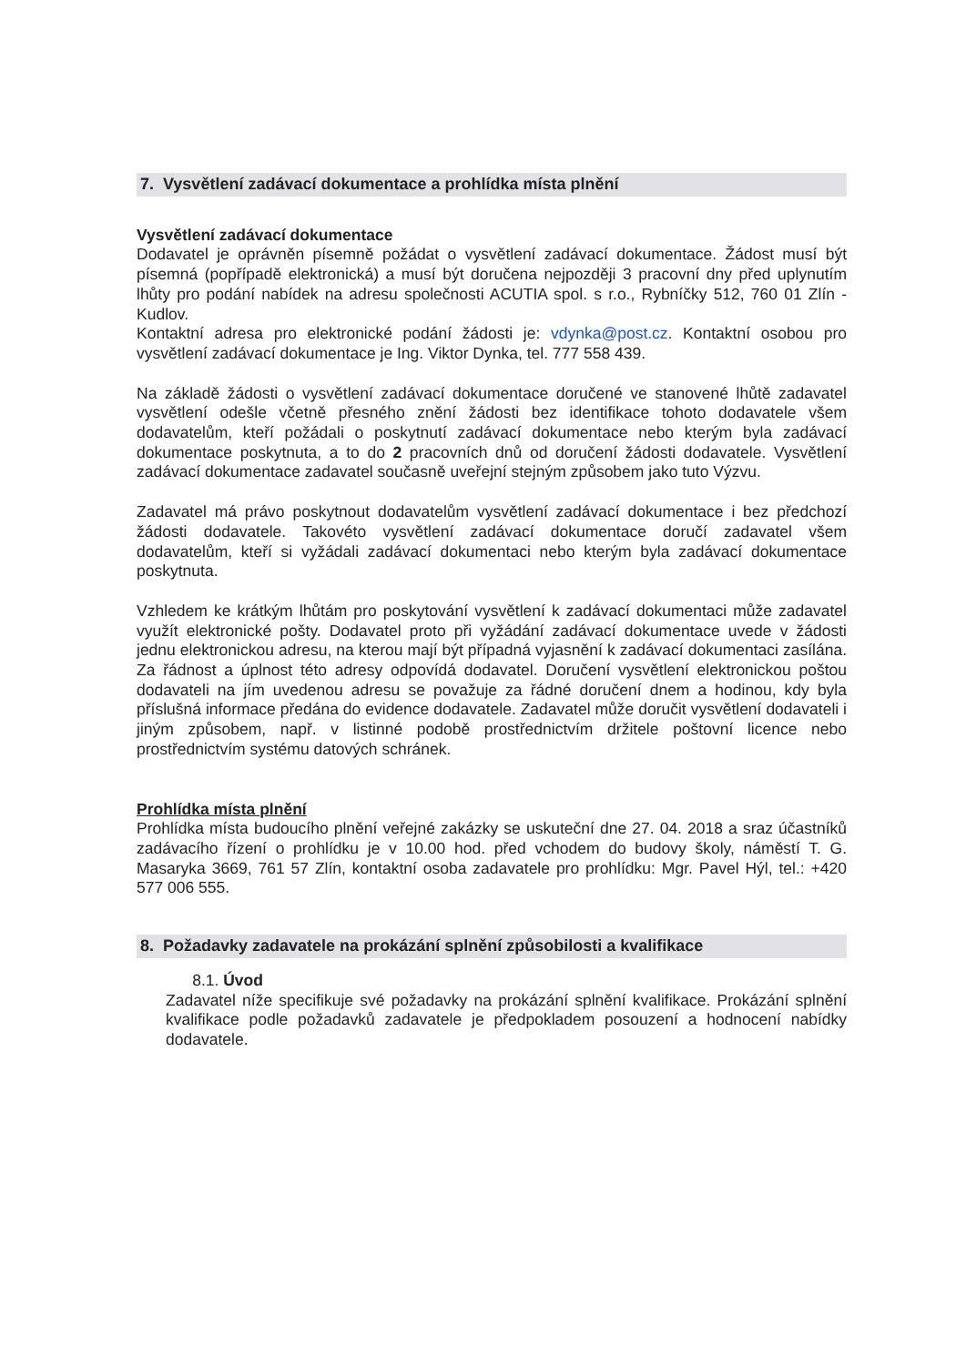7. Vysvětlení zadávací dokumentace a prohlídka místa plnění
Vysvětlení zadávací dokumentace
Dodavatel je oprávněn písemně požádat o vysvětlení zadávací dokumentace. Žádost musí být písemná (popřípadě elektronická) a musí být doručena nejpozději 3 pracovní dny před uplynutím lhůty pro podání nabídek na adresu společnosti ACUTIA spol. s r.o., Rybníčky 512, 760 01 Zlín - Kudlov.
Kontaktní adresa pro elektronické podání žádosti je: vdynka@post.cz. Kontaktní osobou pro vysvětlení zadávací dokumentace je Ing. Viktor Dynka, tel. 777 558 439.
Na základě žádosti o vysvětlení zadávací dokumentace doručené ve stanovené lhůtě zadavatel vysvětlení odešle včetně přesného znění žádosti bez identifikace tohoto dodavatele všem dodavatelům, kteří požádali o poskytnutí zadávací dokumentace nebo kterým byla zadávací dokumentace poskytnuta, a to do 2 pracovních dnů od doručení žádosti dodavatele. Vysvětlení zadávací dokumentace zadavatel současně uveřejní stejným způsobem jako tuto Výzvu.
Zadavatel má právo poskytnout dodavatelům vysvětlení zadávací dokumentace i bez předchozí žádosti dodavatele. Takovéto vysvětlení zadávací dokumentace doručí zadavatel všem dodavatelům, kteří si vyžádali zadávací dokumentaci nebo kterým byla zadávací dokumentace poskytnuta.
Vzhledem ke krátkým lhůtám pro poskytování vysvětlení k zadávací dokumentaci může zadavatel využít elektronické pošty. Dodavatel proto při vyžádání zadávací dokumentace uvede v žádosti jednu elektronickou adresu, na kterou mají být případná vyjasnění k zadávací dokumentaci zasílána. Za řádnost a úplnost této adresy odpovídá dodavatel. Doručení vysvětlení elektronickou poštou dodavateli na jím uvedenou adresu se považuje za řádné doručení dnem a hodinou, kdy byla příslušná informace předána do evidence dodavatele. Zadavatel může doručit vysvětlení dodavateli i jiným způsobem, např. v listinné podobě prostřednictvím držitele poštovní licence nebo prostřednictvím systému datových schránek.
Prohlídka místa plnění
Prohlídka místa budoucího plnění veřejné zakázky se uskuteční dne 27. 04. 2018 a sraz účastníků zadávacího řízení o prohlídku je v 10.00 hod. před vchodem do budovy školy, náměstí T. G. Masaryka 3669, 761 57 Zlín, kontaktní osoba zadavatele pro prohlídku: Mgr. Pavel Hýl, tel.: +420 577 006 555.
8. Požadavky zadavatele na prokázání splnění způsobilosti a kvalifikace
8.1. Úvod
Zadavatel níže specifikuje své požadavky na prokázání splnění kvalifikace. Prokázání splnění kvalifikace podle požadavků zadavatele je předpokladem posouzení a hodnocení nabídky dodavatele.